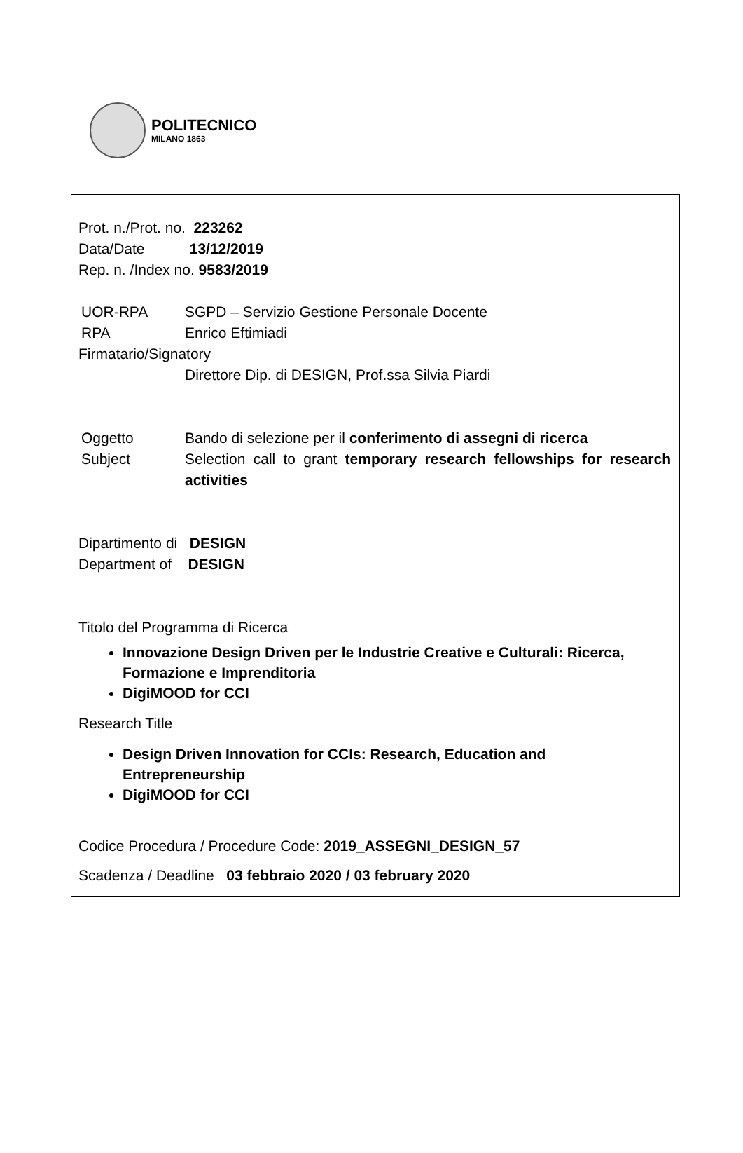POLITECNICO
MILANO 1863
Prot. n./Prot. no. 223262
Data/Date 13/12/2019
Rep. n. /Index no. 9583/2019
UOR-RPA SGPD – Servizio Gestione Personale Docente
RPA Enrico Eftimiadi
Firmatario/Signatory
Direttore Dip. di DESIGN, Prof.ssa Silvia Piardi
Oggetto Bando di selezione per il conferimento di assegni di ricerca
Subject Selection call to grant temporary research fellowships for research activities
Dipartimento di DESIGN
Department of DESIGN
Titolo del Programma di Ricerca
Innovazione Design Driven per le Industrie Creative e Culturali: Ricerca, Formazione e Imprenditoria
DigiMOOD for CCI
Research Title
Design Driven Innovation for CCIs: Research, Education and Entrepreneurship
DigiMOOD for CCI
Codice Procedura / Procedure Code: 2019_ASSEGNI_DESIGN_57
Scadenza / Deadline 03 febbraio 2020 / 03 february 2020